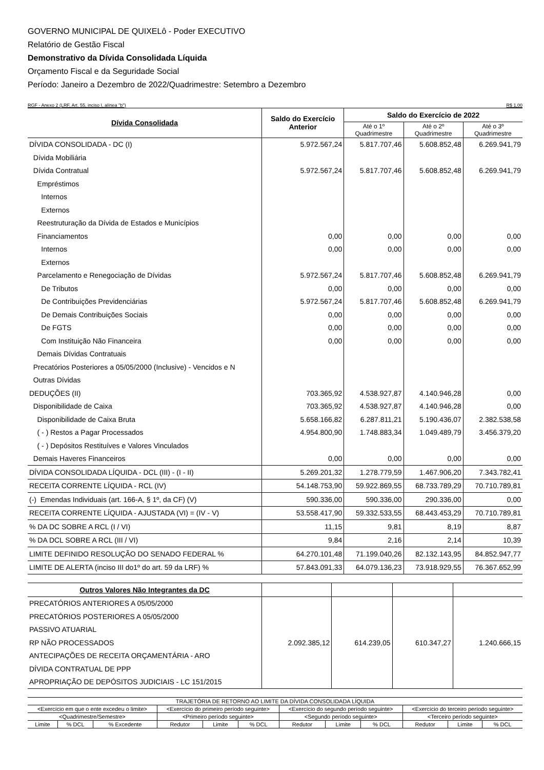GOVERNO MUNICIPAL DE QUIXELô - Poder EXECUTIVO
Relatório de Gestão Fiscal
Demonstrativo da Dívida Consolidada Líquida
Orçamento Fiscal e da Seguridade Social
Período: Janeiro a Dezembro de 2022/Quadrimestre: Setembro a Dezembro
RGF - Anexo 2 (LRF, Art. 55, inciso I, alínea "b") R$ 1,00
| Dívida Consolidada | Saldo do Exercício Anterior | Saldo do Exercício de 2022 | | |
| --- | --- | --- | --- | --- |
| | | Até o 1º Quadrimestre | Até o 2º Quadrimestre | Até o 3º Quadrimestre |
| DÍVIDA CONSOLIDADA - DC (I) | 5.972.567,24 | 5.817.707,46 | 5.608.852,48 | 6.269.941,79 |
| Dívida Mobiliária | | | | |
| Dívida Contratual | 5.972.567,24 | 5.817.707,46 | 5.608.852,48 | 6.269.941,79 |
| Empréstimos | | | | |
| Internos | | | | |
| Externos | | | | |
| Reestruturação da Dívida de Estados e Municípios | | | | |
| Financiamentos | 0,00 | 0,00 | 0,00 | 0,00 |
| Internos | 0,00 | 0,00 | 0,00 | 0,00 |
| Externos | | | | |
| Parcelamento e Renegociação de Dívidas | 5.972.567,24 | 5.817.707,46 | 5.608.852,48 | 6.269.941,79 |
| De Tributos | 0,00 | 0,00 | 0,00 | 0,00 |
| De Contribuições Previdenciárias | 5.972.567,24 | 5.817.707,46 | 5.608.852,48 | 6.269.941,79 |
| De Demais Contribuições Sociais | 0,00 | 0,00 | 0,00 | 0,00 |
| De FGTS | 0,00 | 0,00 | 0,00 | 0,00 |
| Com Instituição Não Financeira | 0,00 | 0,00 | 0,00 | 0,00 |
| Demais Dívidas Contratuais | | | | |
| Precatórios Posteriores a 05/05/2000 (Inclusive) - Vencidos e N | | | | |
| Outras Dívidas | | | | |
| DEDUÇÕES (II) | 703.365,92 | 4.538.927,87 | 4.140.946,28 | 0,00 |
| Disponibilidade de Caixa | 703.365,92 | 4.538.927,87 | 4.140.946,28 | 0,00 |
| Disponibilidade de Caixa Bruta | 5.658.166,82 | 6.287.811,21 | 5.190.436,07 | 2.382.538,58 |
| ( - ) Restos a Pagar Processados | 4.954.800,90 | 1.748.883,34 | 1.049.489,79 | 3.456.379,20 |
| ( - ) Depósitos Restituíves e Valores Vinculados | | | | |
| Demais Haveres Financeiros | 0,00 | 0,00 | 0,00 | 0,00 |
| DÍVIDA CONSOLIDADA LÍQUIDA - DCL (III) - (I - II) | 5.269.201,32 | 1.278.779,59 | 1.467.906,20 | 7.343.782,41 |
| RECEITA CORRENTE LÍQUIDA - RCL (IV) | 54.148.753,90 | 59.922.869,55 | 68.733.789,29 | 70.710.789,81 |
| (-) Emendas Individuais (art. 166-A, § 1º, da CF) (V) | 590.336,00 | 590.336,00 | 290.336,00 | 0,00 |
| RECEITA CORRENTE LÍQUIDA - AJUSTADA (VI) = (IV - V) | 53.558.417,90 | 59.332.533,55 | 68.443.453,29 | 70.710.789,81 |
| % DA DC SOBRE A RCL (I / VI) | 11,15 | 9,81 | 8,19 | 8,87 |
| % DA DCL SOBRE A RCL (III / VI) | 9,84 | 2,16 | 2,14 | 10,39 |
| LIMITE DEFINIDO RESOLUÇÃO DO SENADO FEDERAL % | 64.270.101,48 | 71.199.040,26 | 82.132.143,95 | 84.852.947,77 |
| LIMITE DE ALERTA (inciso III do1º do art. 59 da LRF) % | 57.843.091,33 | 64.079.136,23 | 73.918.929,55 | 76.367.652,99 |
| Outros Valores Não Integrantes da DC | | | | |
| PRECATÓRIOS ANTERIORES A 05/05/2000 | | | | |
| PRECATÓRIOS POSTERIORES A 05/05/2000 | | | | |
| PASSIVO ATUARIAL | | | | |
| RP NÃO PROCESSADOS | 2.092.385,12 | 614.239,05 | 610.347,27 | 1.240.666,15 |
| ANTECIPAÇÕES DE RECEITA ORÇAMENTÁRIA - ARO | | | | |
| DÍVIDA CONTRATUAL DE PPP | | | | |
| APROPRIAÇÃO DE DEPÓSITOS JUDICIAIS - LC 151/2015 | | | | |
| TRAJETÓRIA DE RETORNO AO LIMITE DA DÍVIDA CONSOLIDADA LÍQUIDA | | | | | | | | | | | |
| <Exercício em que o ente excedeu o limite> | | | <Exercício do primeiro período seguinte> | | | <Exercício do segundo período seguinte> | | | <Exercício do terceiro período seguinte> | | |
| <Quadrimestre/Semestre> | | | <Primeiro período seguinte> | | | <Segundo período seguinte> | | | <Terceiro período seguinte> | | |
| Limite | % DCL | % Excedente | Redutor | Limite | % DCL | Redutor | Limite | % DCL | Redutor | Limite | % DCL |